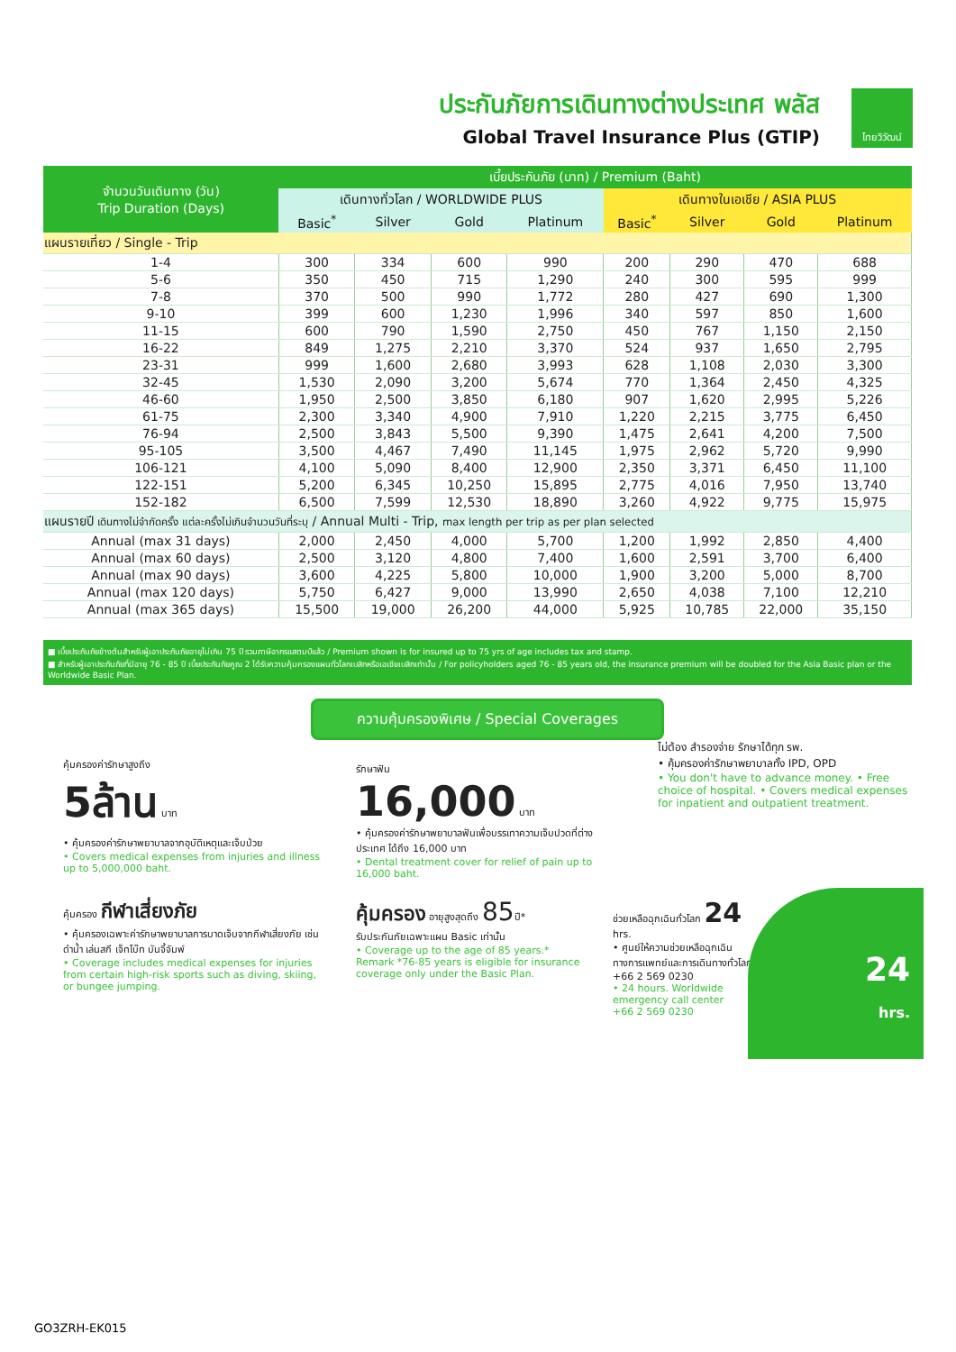ประกันภัยการเดินทางต่างประเทศ พลัส
Global Travel Insurance Plus (GTIP)
ไทยวิวัฒน์
| จำนวนวันเดินทาง (วัน) Trip Duration (Days) | เบี้ยประกันภัย (บาท) / Premium (Baht) | | | | | | | |
| --- | --- | --- | --- | --- | --- | --- | --- | --- |
| | เดินทางทั่วโลก / WORLDWIDE PLUS | | | | เดินทางในเอเชีย / ASIA PLUS | | | |
| | Basic<sup>*</sup> | Silver | Gold | Platinum | Basic<sup>*</sup> | Silver | Gold | Platinum |
| แผนรายเที่ยว / Single - Trip | | | | | | | | |
| 1-4 | 300 | 334 | 600 | 990 | 200 | 290 | 470 | 688 |
| 5-6 | 350 | 450 | 715 | 1,290 | 240 | 300 | 595 | 999 |
| 7-8 | 370 | 500 | 990 | 1,772 | 280 | 427 | 690 | 1,300 |
| 9-10 | 399 | 600 | 1,230 | 1,996 | 340 | 597 | 850 | 1,600 |
| 11-15 | 600 | 790 | 1,590 | 2,750 | 450 | 767 | 1,150 | 2,150 |
| 16-22 | 849 | 1,275 | 2,210 | 3,370 | 524 | 937 | 1,650 | 2,795 |
| 23-31 | 999 | 1,600 | 2,680 | 3,993 | 628 | 1,108 | 2,030 | 3,300 |
| 32-45 | 1,530 | 2,090 | 3,200 | 5,674 | 770 | 1,364 | 2,450 | 4,325 |
| 46-60 | 1,950 | 2,500 | 3,850 | 6,180 | 907 | 1,620 | 2,995 | 5,226 |
| 61-75 | 2,300 | 3,340 | 4,900 | 7,910 | 1,220 | 2,215 | 3,775 | 6,450 |
| 76-94 | 2,500 | 3,843 | 5,500 | 9,390 | 1,475 | 2,641 | 4,200 | 7,500 |
| 95-105 | 3,500 | 4,467 | 7,490 | 11,145 | 1,975 | 2,962 | 5,720 | 9,990 |
| 106-121 | 4,100 | 5,090 | 8,400 | 12,900 | 2,350 | 3,371 | 6,450 | 11,100 |
| 122-151 | 5,200 | 6,345 | 10,250 | 15,895 | 2,775 | 4,016 | 7,950 | 13,740 |
| 152-182 | 6,500 | 7,599 | 12,530 | 18,890 | 3,260 | 4,922 | 9,775 | 15,975 |
| แผนรายปี เดินทางไม่จำกัดครั้ง แต่ละครั้งไม่เกินจำนวนวันที่ระบุ / Annual Multi - Trip, max length per trip as per plan selected | | | | | | | | |
| Annual (max 31 days) | 2,000 | 2,450 | 4,000 | 5,700 | 1,200 | 1,992 | 2,850 | 4,400 |
| Annual (max 60 days) | 2,500 | 3,120 | 4,800 | 7,400 | 1,600 | 2,591 | 3,700 | 6,400 |
| Annual (max 90 days) | 3,600 | 4,225 | 5,800 | 10,000 | 1,900 | 3,200 | 5,000 | 8,700 |
| Annual (max 120 days) | 5,750 | 6,427 | 9,000 | 13,990 | 2,650 | 4,038 | 7,100 | 12,210 |
| Annual (max 365 days) | 15,500 | 19,000 | 26,200 | 44,000 | 5,925 | 10,785 | 22,000 | 35,150 |
■ เบี้ยประกันภัยข้างต้นสำหรับผู้เอาประกันภัยอายุไม่เกิน 75 ปี รวมภาษีอากรแสตมป์แล้ว / Premium shown is for insured up to 75 yrs of age includes tax and stamp.
■ สำหรับผู้เอาประกันภัยที่มีอายุ 76 - 85 ปี เบี้ยประกันภัยคูณ 2 ได้รับความคุ้มครองแผนทั่วโลกเบสิกหรือเอเชียเบสิกเท่านั้น / For policyholders aged 76 - 85 years old, the insurance premium will be doubled for the Asia Basic plan or the Worldwide Basic Plan.
ความคุ้มครองพิเศษ / Special Coverages
คุ้มครองค่ารักษาสูงถึง
5ล้าน บาท
• คุ้มครองค่ารักษาพยาบาลจากอุบัติเหตุและเจ็บป่วย
• Covers medical expenses from injuries and illness up to 5,000,000 baht.
รักษาฟัน
16,000 บาท
• คุ้มครองค่ารักษาพยาบาลฟันเพื่อบรรเทาความเจ็บปวดที่ต่างประเทศ ได้ถึง 16,000 บาท
• Dental treatment cover for relief of pain up to 16,000 baht.
ไม่ต้อง สำรองจ่าย รักษาได้ทุก รพ.
• คุ้มครองค่ารักษาพยาบาลทั้ง IPD, OPD
• You don't have to advance money. • Free choice of hospital. • Covers medical expenses for inpatient and outpatient treatment.
คุ้มครอง กีฬาเสี่ยงภัย
• คุ้มครองเฉพาะค่ารักษาพยาบาลการบาดเจ็บจากกีฬาเสี่ยงภัย เช่น ดำน้ำ เล่นสกี เจ็ทโบ๊ท บันจี้จัมพ์
• Coverage includes medical expenses for injuries from certain high-risk sports such as diving, skiing, or bungee jumping.
คุ้มครอง อายุสูงสุดถึง 85ปี*
รับประกันภัยเฉพาะแผน Basic เท่านั้น
• Coverage up to the age of 85 years.*
Remark *76-85 years is eligible for insurance coverage only under the Basic Plan.
ช่วยเหลือฉุกเฉินทั่วโลก 24 hrs.
• ศูนย์ให้ความช่วยเหลือฉุกเฉินทางการแพทย์และการเดินทางทั่วโลก
+66 2 569 0230
• 24 hours. Worldwide emergency call center
+66 2 569 0230
24
hrs.
GO3ZRH-EK015